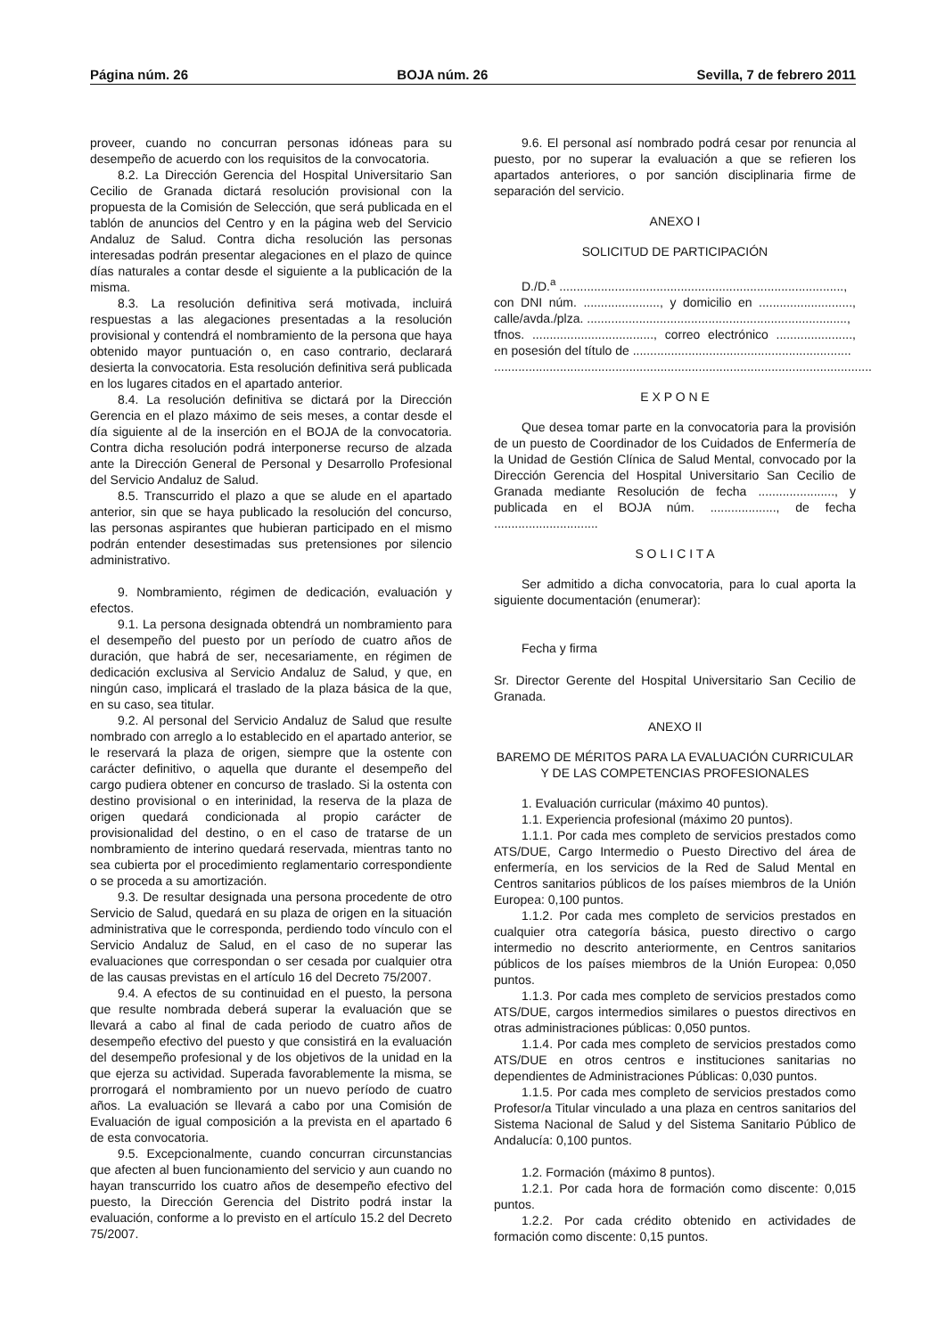Página núm. 26 BOJA núm. 26 Sevilla, 7 de febrero 2011
proveer, cuando no concurran personas idóneas para su desempeño de acuerdo con los requisitos de la convocatoria.
8.2. La Dirección Gerencia del Hospital Universitario San Cecilio de Granada dictará resolución provisional con la propuesta de la Comisión de Selección, que será publicada en el tablón de anuncios del Centro y en la página web del Servicio Andaluz de Salud. Contra dicha resolución las personas interesadas podrán presentar alegaciones en el plazo de quince días naturales a contar desde el siguiente a la publicación de la misma.
8.3. La resolución definitiva será motivada, incluirá respuestas a las alegaciones presentadas a la resolución provisional y contendrá el nombramiento de la persona que haya obtenido mayor puntuación o, en caso contrario, declarará desierta la convocatoria. Esta resolución definitiva será publicada en los lugares citados en el apartado anterior.
8.4. La resolución definitiva se dictará por la Dirección Gerencia en el plazo máximo de seis meses, a contar desde el día siguiente al de la inserción en el BOJA de la convocatoria. Contra dicha resolución podrá interponerse recurso de alzada ante la Dirección General de Personal y Desarrollo Profesional del Servicio Andaluz de Salud.
8.5. Transcurrido el plazo a que se alude en el apartado anterior, sin que se haya publicado la resolución del concurso, las personas aspirantes que hubieran participado en el mismo podrán entender desestimadas sus pretensiones por silencio administrativo.
9. Nombramiento, régimen de dedicación, evaluación y efectos.
9.1. La persona designada obtendrá un nombramiento para el desempeño del puesto por un período de cuatro años de duración, que habrá de ser, necesariamente, en régimen de dedicación exclusiva al Servicio Andaluz de Salud, y que, en ningún caso, implicará el traslado de la plaza básica de la que, en su caso, sea titular.
9.2. Al personal del Servicio Andaluz de Salud que resulte nombrado con arreglo a lo establecido en el apartado anterior, se le reservará la plaza de origen, siempre que la ostente con carácter definitivo, o aquella que durante el desempeño del cargo pudiera obtener en concurso de traslado. Si la ostenta con destino provisional o en interinidad, la reserva de la plaza de origen quedará condicionada al propio carácter de provisionalidad del destino, o en el caso de tratarse de un nombramiento de interino quedará reservada, mientras tanto no sea cubierta por el procedimiento reglamentario correspondiente o se proceda a su amortización.
9.3. De resultar designada una persona procedente de otro Servicio de Salud, quedará en su plaza de origen en la situación administrativa que le corresponda, perdiendo todo vínculo con el Servicio Andaluz de Salud, en el caso de no superar las evaluaciones que correspondan o ser cesada por cualquier otra de las causas previstas en el artículo 16 del Decreto 75/2007.
9.4. A efectos de su continuidad en el puesto, la persona que resulte nombrada deberá superar la evaluación que se llevará a cabo al final de cada periodo de cuatro años de desempeño efectivo del puesto y que consistirá en la evaluación del desempeño profesional y de los objetivos de la unidad en la que ejerza su actividad. Superada favorablemente la misma, se prorrogará el nombramiento por un nuevo período de cuatro años. La evaluación se llevará a cabo por una Comisión de Evaluación de igual composición a la prevista en el apartado 6 de esta convocatoria.
9.5. Excepcionalmente, cuando concurran circunstancias que afecten al buen funcionamiento del servicio y aun cuando no hayan transcurrido los cuatro años de desempeño efectivo del puesto, la Dirección Gerencia del Distrito podrá instar la evaluación, conforme a lo previsto en el artículo 15.2 del Decreto 75/2007.
9.6. El personal así nombrado podrá cesar por renuncia al puesto, por no superar la evaluación a que se refieren los apartados anteriores, o por sanción disciplinaria firme de separación del servicio.
ANEXO I
SOLICITUD DE PARTICIPACIÓN
D./D.<sup>a</sup> ..................................................................................,
con DNI núm. ......................, y domicilio en ..........................., calle/avda./plza. ...........................................................................,
tfnos. ..................................., correo electrónico ......................, en posesión del título de ...............................................................
.............................................................................................................
E X P O N E
Que desea tomar parte en la convocatoria para la provisión de un puesto de Coordinador de los Cuidados de Enfermería de la Unidad de Gestión Clínica de Salud Mental, convocado por la Dirección Gerencia del Hospital Universitario San Cecilio de Granada mediante Resolución de fecha ......................, y publicada en el BOJA núm. ..................., de fecha ..............................
S O L I C I T A
Ser admitido a dicha convocatoria, para lo cual aporta la siguiente documentación (enumerar):
Fecha y firma
Sr. Director Gerente del Hospital Universitario San Cecilio de Granada.
ANEXO II
BAREMO DE MÉRITOS PARA LA EVALUACIÓN CURRICULAR Y DE LAS COMPETENCIAS PROFESIONALES
1. Evaluación curricular (máximo 40 puntos).
1.1. Experiencia profesional (máximo 20 puntos).
1.1.1. Por cada mes completo de servicios prestados como ATS/DUE, Cargo Intermedio o Puesto Directivo del área de enfermería, en los servicios de la Red de Salud Mental en Centros sanitarios públicos de los países miembros de la Unión Europea: 0,100 puntos.
1.1.2. Por cada mes completo de servicios prestados en cualquier otra categoría básica, puesto directivo o cargo intermedio no descrito anteriormente, en Centros sanitarios públicos de los países miembros de la Unión Europea: 0,050 puntos.
1.1.3. Por cada mes completo de servicios prestados como ATS/DUE, cargos intermedios similares o puestos directivos en otras administraciones públicas: 0,050 puntos.
1.1.4. Por cada mes completo de servicios prestados como ATS/DUE en otros centros e instituciones sanitarias no dependientes de Administraciones Públicas: 0,030 puntos.
1.1.5. Por cada mes completo de servicios prestados como Profesor/a Titular vinculado a una plaza en centros sanitarios del Sistema Nacional de Salud y del Sistema Sanitario Público de Andalucía: 0,100 puntos.
1.2. Formación (máximo 8 puntos).
1.2.1. Por cada hora de formación como discente: 0,015 puntos.
1.2.2. Por cada crédito obtenido en actividades de formación como discente: 0,15 puntos.